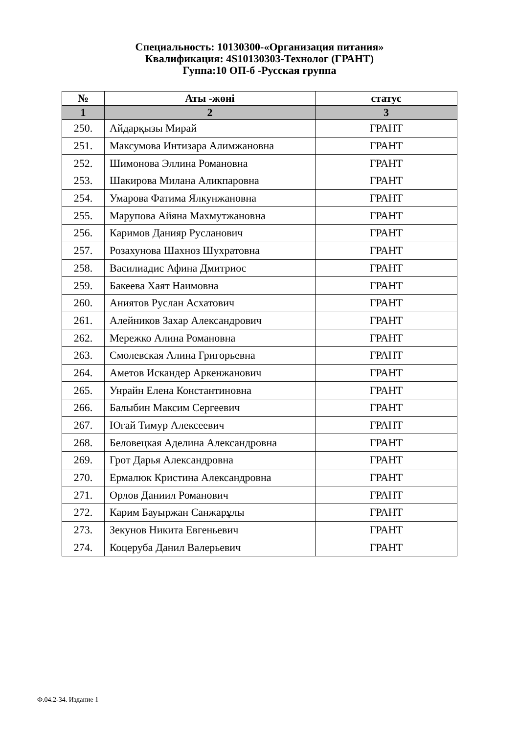Специальность: 10130300-«Организация питания»
Квалификация: 4S10130303-Технолог (ГРАНТ)
Гуппа:10 ОП-б -Русская группа
| № | Аты -жөні | статус |
| --- | --- | --- |
| 1 | 2 | 3 |
| 250. | Айдарқызы Мирай | ГРАНТ |
| 251. | Максумова Интизара Алимжановна | ГРАНТ |
| 252. | Шимонова Эллина Романовна | ГРАНТ |
| 253. | Шакирова Милана Аликпаровна | ГРАНТ |
| 254. | Умарова Фатима Ялкунжановна | ГРАНТ |
| 255. | Марупова Айяна Махмутжановна | ГРАНТ |
| 256. | Каримов Данияр Русланович | ГРАНТ |
| 257. | Розахунова Шахноз Шухратовна | ГРАНТ |
| 258. | Василиадис Афина Дмитриос | ГРАНТ |
| 259. | Бакеева Хаят Наимовна | ГРАНТ |
| 260. | Аниятов Руслан Асхатович | ГРАНТ |
| 261. | Алейников Захар Александрович | ГРАНТ |
| 262. | Мережко Алина Романовна | ГРАНТ |
| 263. | Смолевская Алина Григорьевна | ГРАНТ |
| 264. | Аметов Искандер Аркенжанович | ГРАНТ |
| 265. | Унрайн Елена Константиновна | ГРАНТ |
| 266. | Балыбин Максим Сергеевич | ГРАНТ |
| 267. | Югай Тимур Алексеевич | ГРАНТ |
| 268. | Беловецкая Аделина Александровна | ГРАНТ |
| 269. | Грот Дарья Александровна | ГРАНТ |
| 270. | Ермалюк Кристина Александровна | ГРАНТ |
| 271. | Орлов Даниил Романович | ГРАНТ |
| 272. | Карим Бауыржан Санжарұлы | ГРАНТ |
| 273. | Зекунов Никита Евгеньевич | ГРАНТ |
| 274. | Коцеруба Данил Валерьевич | ГРАНТ |
Ф.04.2-34. Издание 1